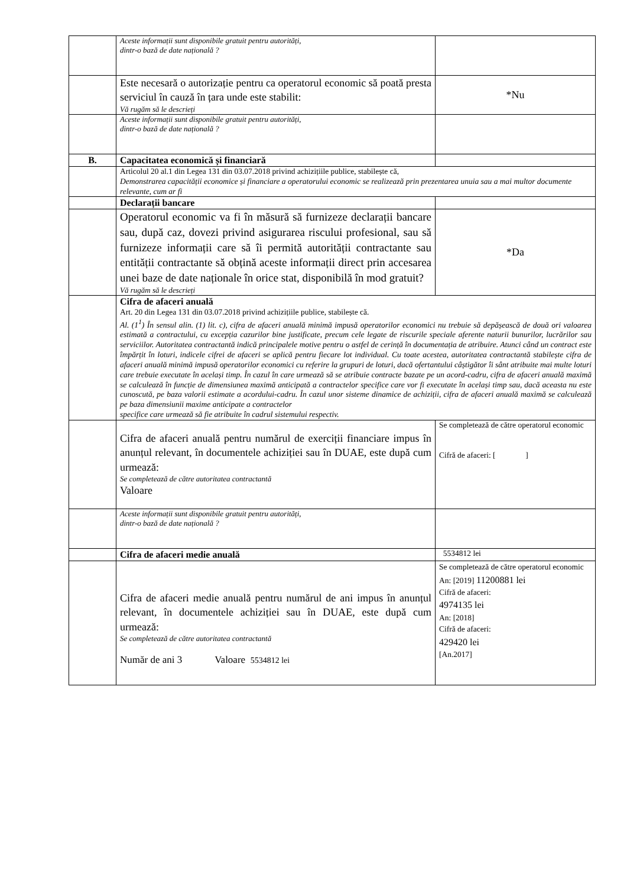| | Aceste informații sunt disponibile gratuit pentru autorități, dintr-o bază de date națională ? | |
| | Este necesară o autorizație pentru ca operatorul economic să poată presta serviciul în cauză în țara unde este stabilit: Vă rugăm să le descrieți | *Nu |
| | Aceste informații sunt disponibile gratuit pentru autorități, dintr-o bază de date națională ? | |
| B. | Capacitatea economică și financiară | |
| | Articolul 20 al.1 din Legea 131 din 03.07.2018 privind achizițiile publice, stabilește că, Demonstrarea capacității economice și financiare a operatorului economic se realizează prin prezentarea unuia sau a mai multor documente relevante, cum ar fi | |
| | Declarații bancare | |
| | Operatorul economic va fi în măsură să furnizeze declarații bancare sau, după caz, dovezi privind asigurarea riscului profesional, sau să furnizeze informații care să îi permită autorității contractante sau entității contractante să obțină aceste informații direct prin accesarea unei baze de date naționale în orice stat, disponibilă în mod gratuit? Vă rugăm să le descrieți | *Da |
| | Cifra de afaceri anuală Art. 20 din Legea 131 din 03.07.2018 privind achizițiile publice, stabilește că. Al. (1<sup>1</sup>) În sensul alin. (1) lit. c), cifra de afaceri anuală minimă impusă operatorilor economici nu trebuie să depășească de două ori valoarea estimată a contractului, cu excepția cazurilor bine justificate, precum cele legate de riscurile speciale aferente naturii bunurilor, lucrărilor sau serviciilor. Autoritatea contractantă indică principalele motive pentru o astfel de cerință în documentația de atribuire. Atunci când un contract este împărțit în loturi, indicele cifrei de afaceri se aplică pentru fiecare lot individual. Cu toate acestea, autoritatea contractantă stabilește cifra de afaceri anuală minimă impusă operatorilor economici cu referire la grupuri de loturi, dacă ofertantului câștigător îi sânt atribuite mai multe loturi care trebuie executate în același timp. În cazul în care urmează să se atribuie contracte bazate pe un acord-cadru, cifra de afaceri anuală maximă se calculează în funcție de dimensiunea maximă anticipată a contractelor specifice care vor fi executate în același timp sau, dacă aceasta nu este cunoscută, pe baza valorii estimate a acordului-cadru. În cazul unor sisteme dinamice de achiziții, cifra de afaceri anuală maximă se calculează pe baza dimensiunii maxime anticipate a contractelor specifice care urmează să fie atribuite în cadrul sistemului respectiv. | |
| | Cifra de afaceri anuală pentru numărul de exerciții financiare impus în anunțul relevant, în documentele achiziției sau în DUAE, este după cum urmează: Se completează de către autoritatea contractantă Valoare | Se completează de către operatorul economic Cifră de afaceri: [ ] |
| | Aceste informații sunt disponibile gratuit pentru autorități, dintr-o bază de date națională ? | |
| | Cifra de afaceri medie anuală | 5534812 lei |
| | Cifra de afaceri medie anuală pentru numărul de ani impus în anunțul relevant, în documentele achiziției sau în DUAE, este după cum urmează: Se completează de către autoritatea contractantă Număr de ani 3 Valoare 5534812 lei | Se completează de către operatorul economic An: [2019] 11200881 lei Cifră de afaceri: 4974135 lei An: [2018] Cifră de afaceri: 429420 lei [An.2017] |